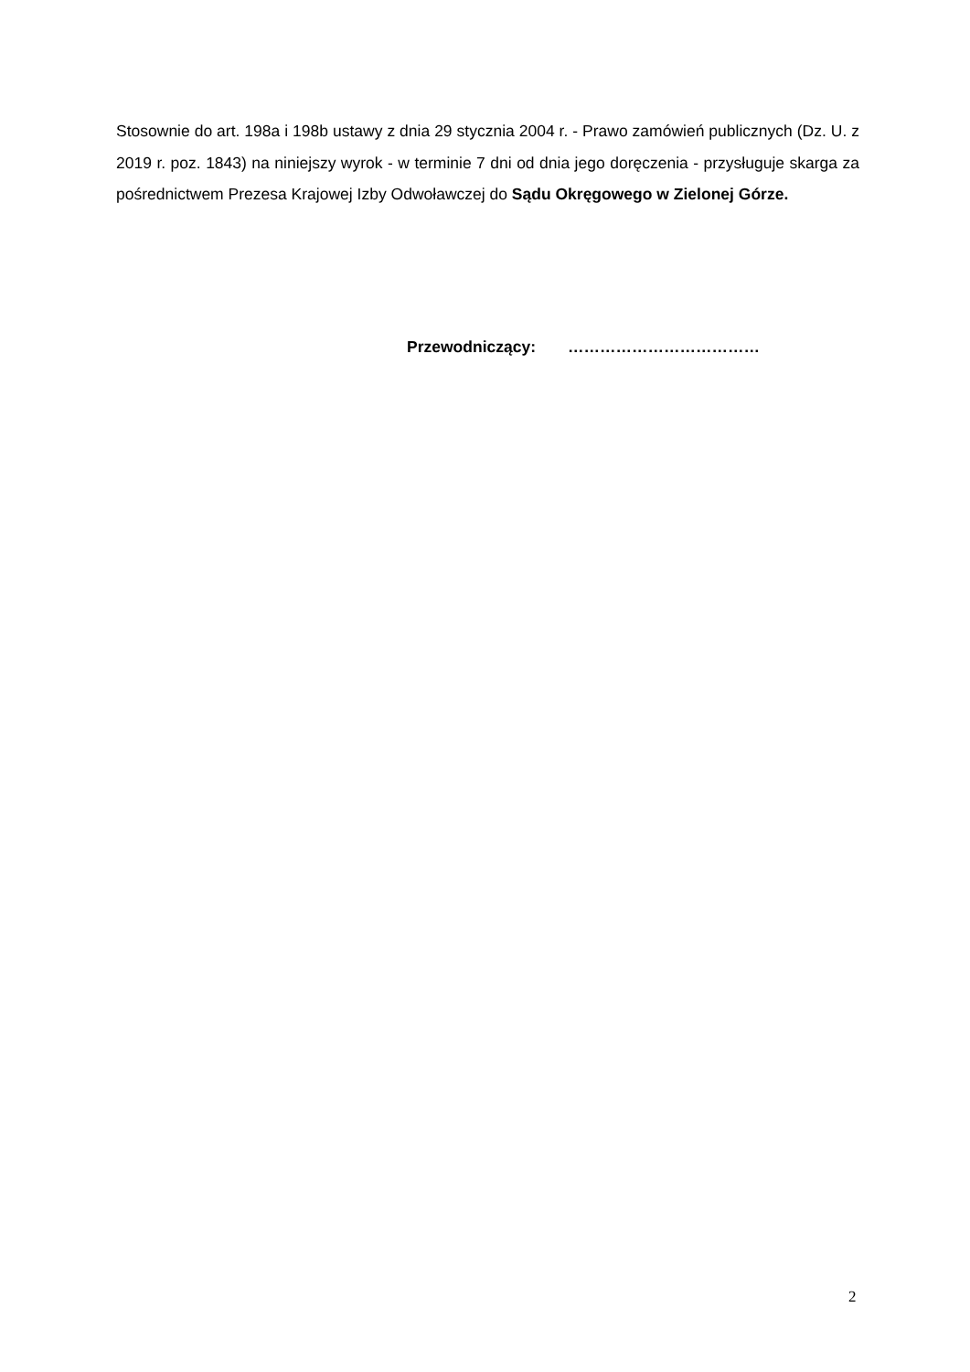Stosownie do art. 198a i 198b ustawy z dnia 29 stycznia 2004 r. - Prawo zamówień publicznych (Dz. U. z 2019 r. poz. 1843) na niniejszy wyrok - w terminie 7 dni od dnia jego doręczenia - przysługuje skarga za pośrednictwem Prezesa Krajowej Izby Odwoławczej do Sądu Okręgowego w Zielonej Górze.
Przewodniczący: ………………………………
2